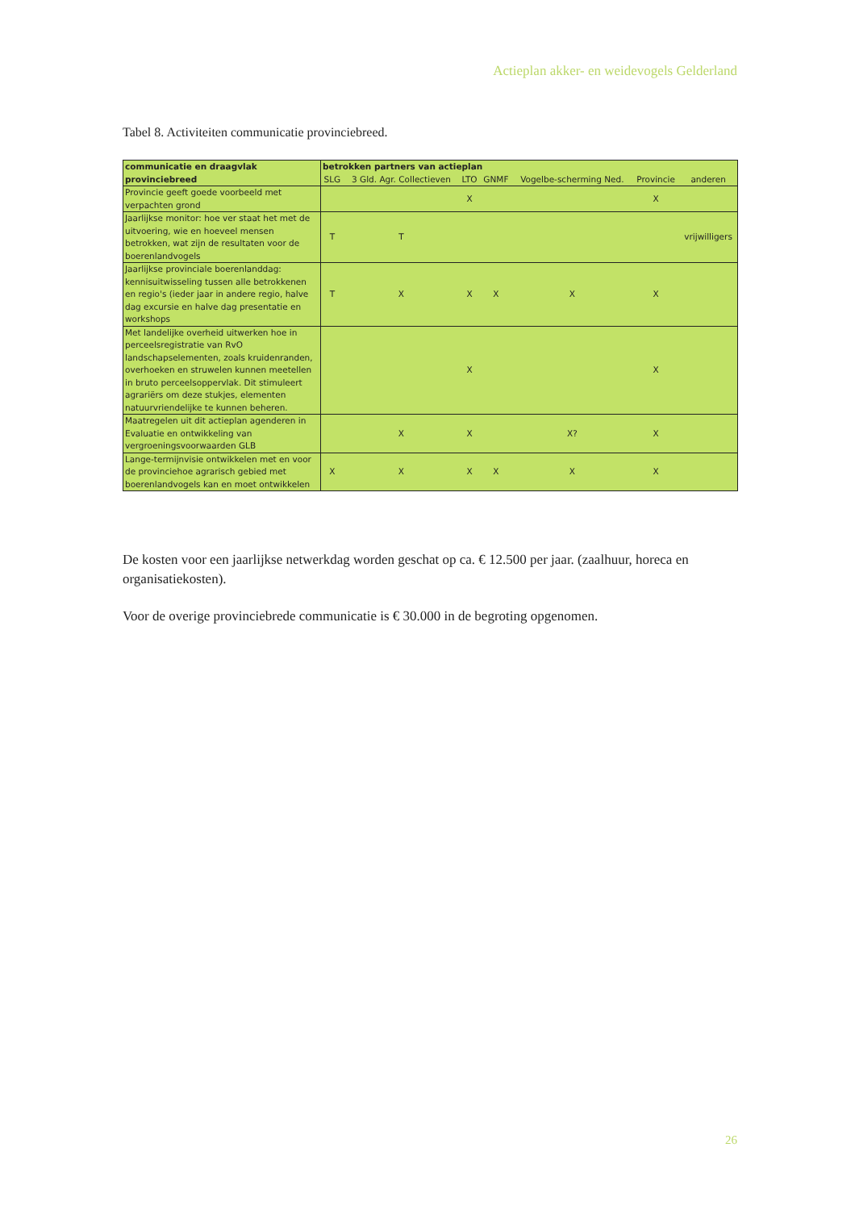Actieplan akker- en weidevogels Gelderland
Tabel 8. Activiteiten communicatie provinciebreed.
| communicatie en draagvlak provinciebreed | betrokken partners van actieplan | | | | | | |
| --- | --- | --- | --- | --- | --- | --- | --- |
| | SLG | 3 Gld. Agr. Collectieven | LTO | GNMF | Vogelbe-scherming Ned. | Provincie | anderen |
| Provincie geeft goede voorbeeld met verpachten grond | | | X | | | X | |
| Jaarlijkse monitor: hoe ver staat het met de uitvoering, wie en hoeveel mensen betrokken, wat zijn de resultaten voor de boerenlandvogels | T | T | | | | | vrijwilligers |
| Jaarlijkse provinciale boerenlanddag: kennisuitwisseling tussen alle betrokkenen en regio's (ieder jaar in andere regio, halve dag excursie en halve dag presentatie en workshops | T | X | X | X | X | X | |
| Met landelijke overheid uitwerken hoe in perceelsregistratie van RvO landschapselementen, zoals kruidenranden, overhoeken en struwelen kunnen meetellen in bruto perceelsoppervlak. Dit stimuleert agrariërs om deze stukjes, elementen natuurvriendelijke te kunnen beheren. | | | X | | | X | |
| Maatregelen uit dit actieplan agenderen in Evaluatie en ontwikkeling van vergroeningsvoorwaarden GLB | | X | X | | X? | X | |
| Lange-termijnvisie ontwikkelen met en voor de provinciehoe agrarisch gebied met boerenlandvogels kan en moet ontwikkelen | X | X | X | X | X | X | |
De kosten voor een jaarlijkse netwerkdag worden geschat op ca. € 12.500 per jaar. (zaalhuur, horeca en organisatiekosten).
Voor de overige provinciebrede communicatie is € 30.000 in de begroting opgenomen.
26